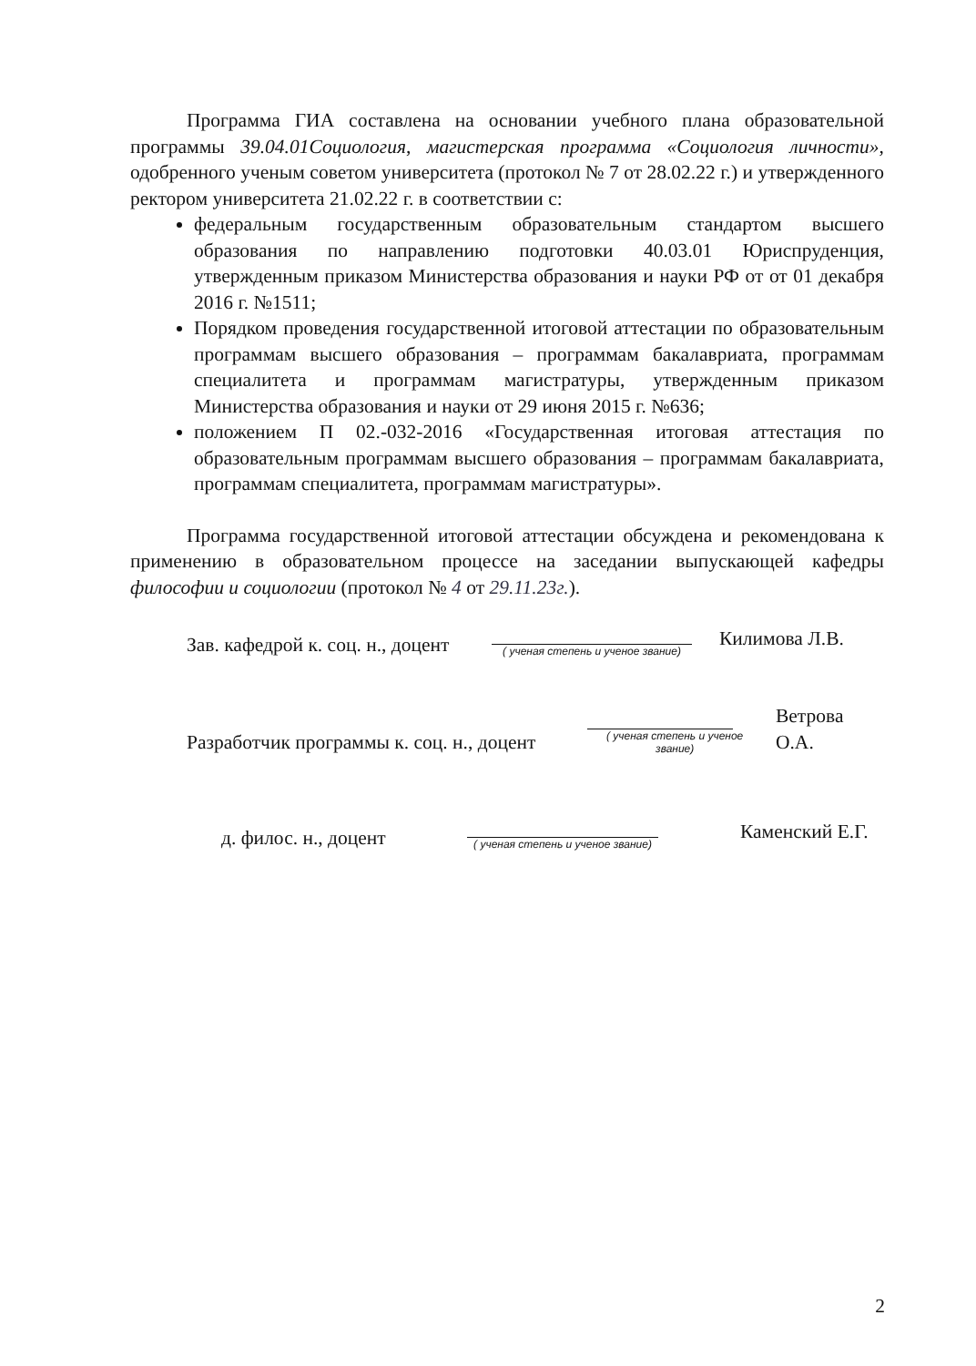Программа ГИА составлена на основании учебного плана образовательной программы 39.04.01Социология, магистерская программа «Социология личности», одобренного ученым советом университета (протокол № 7 от 28.02.22 г.) и утвержденного ректором университета 21.02.22 г. в соответствии с:
федеральным государственным образовательным стандартом высшего образования по направлению подготовки 40.03.01 Юриспруденция, утвержденным приказом Министерства образования и науки РФ от от 01 декабря 2016 г. №1511;
Порядком проведения государственной итоговой аттестации по образовательным программам высшего образования – программам бакалавриата, программам специалитета и программам магистратуры, утвержденным приказом Министерства образования и науки от 29 июня 2015 г. №636;
положением П 02.-032-2016 «Государственная итоговая аттестация по образовательным программам высшего образования – программам бакалавриата, программам специалитета, программам магистратуры».
Программа государственной итоговой аттестации обсуждена и рекомендована к применению в образовательном процессе на заседании выпускающей кафедры философии и социологии (протокол № 4 от 29.11.23г.).
Зав. кафедрой к. соц. н., доцент
( ученая степень и ученое звание)
Килимова Л.В.
Разработчик программы к. соц. н., доцент
( ученая степень и ученое звание)
Ветрова О.А.
д. филос. н., доцент
( ученая степень и ученое звание)
Каменский Е.Г.
2